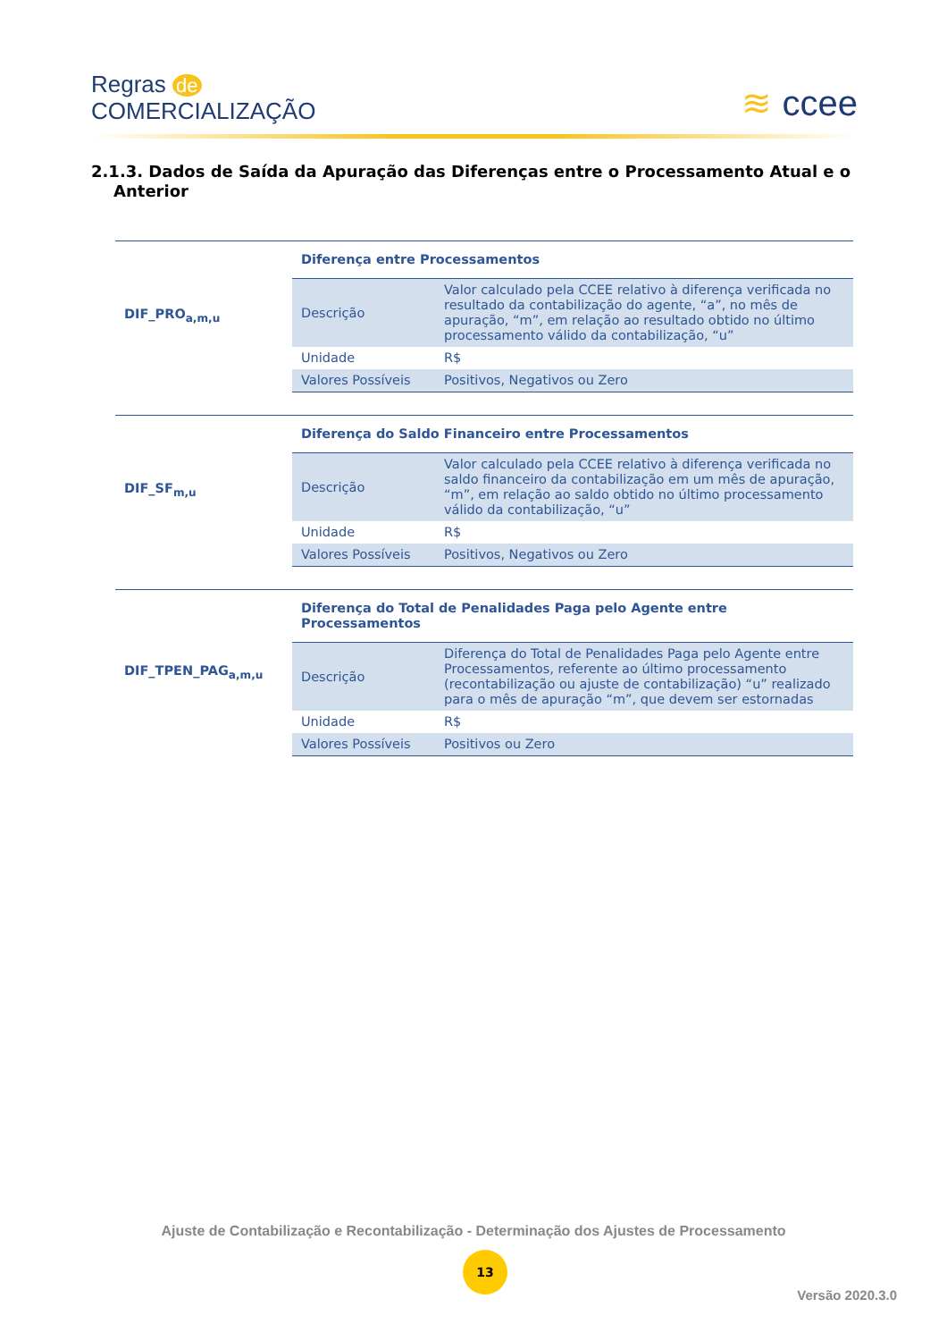Regras de
COMERCIALIZAÇÃO
≋ ccee
2.1.3. Dados de Saída da Apuração das Diferenças entre o Processamento Atual e o
Anterior
| DIF_PRO<sub>a,m,u</sub> | Diferença entre Processamentos | |
| | Descrição | Valor calculado pela CCEE relativo à diferença verificada no resultado da contabilização do agente, “a”, no mês de apuração, “m”, em relação ao resultado obtido no último processamento válido da contabilização, “u” |
| | Unidade | R$ |
| | Valores Possíveis | Positivos, Negativos ou Zero |
| DIF_SF<sub>m,u</sub> | Diferença do Saldo Financeiro entre Processamentos | |
| | Descrição | Valor calculado pela CCEE relativo à diferença verificada no saldo financeiro da contabilização em um mês de apuração, “m”, em relação ao saldo obtido no último processamento válido da contabilização, “u” |
| | Unidade | R$ |
| | Valores Possíveis | Positivos, Negativos ou Zero |
| DIF_TPEN_PAG<sub>a,m,u</sub> | Diferença do Total de Penalidades Paga pelo Agente entre Processamentos | |
| | Descrição | Diferença do Total de Penalidades Paga pelo Agente entre Processamentos, referente ao último processamento (recontabilização ou ajuste de contabilização) “u” realizado para o mês de apuração “m”, que devem ser estornadas |
| | Unidade | R$ |
| | Valores Possíveis | Positivos ou Zero |
Ajuste de Contabilização e Recontabilização - Determinação dos Ajustes de Processamento
13
Versão 2020.3.0